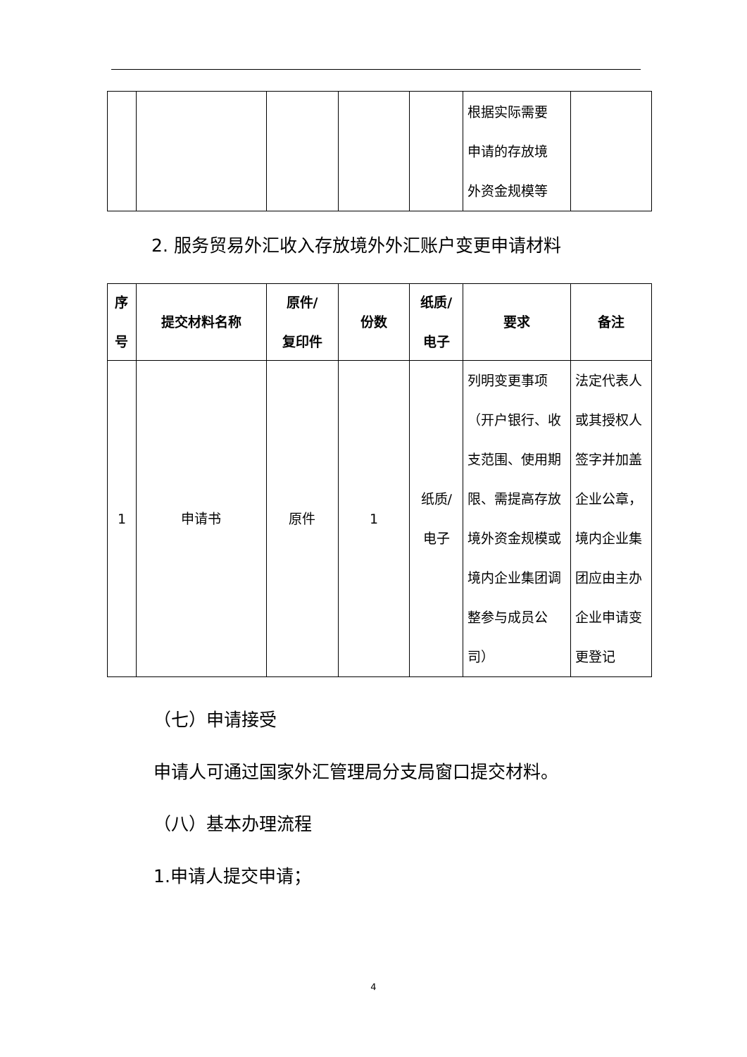| | | | | | 根据实际需要 申请的存放境 外资金规模等 | |
2. 服务贸易外汇收入存放境外外汇账户变更申请材料
| 序 号 | 提交材料名称 | 原件/ 复印件 | 份数 | 纸质/ 电子 | 要求 | 备注 |
| --- | --- | --- | --- | --- | --- | --- |
| 1 | 申请书 | 原件 | 1 | 纸质/ 电子 | 列明变更事项（开户银行、收支范围、使用期限、需提高存放境外资金规模或境内企业集团调整参与成员公司） | 法定代表人或其授权人签字并加盖企业公章，境内企业集团应由主办企业申请变更登记 |
（七）申请接受
申请人可通过国家外汇管理局分支局窗口提交材料。
（八）基本办理流程
1.申请人提交申请；
4